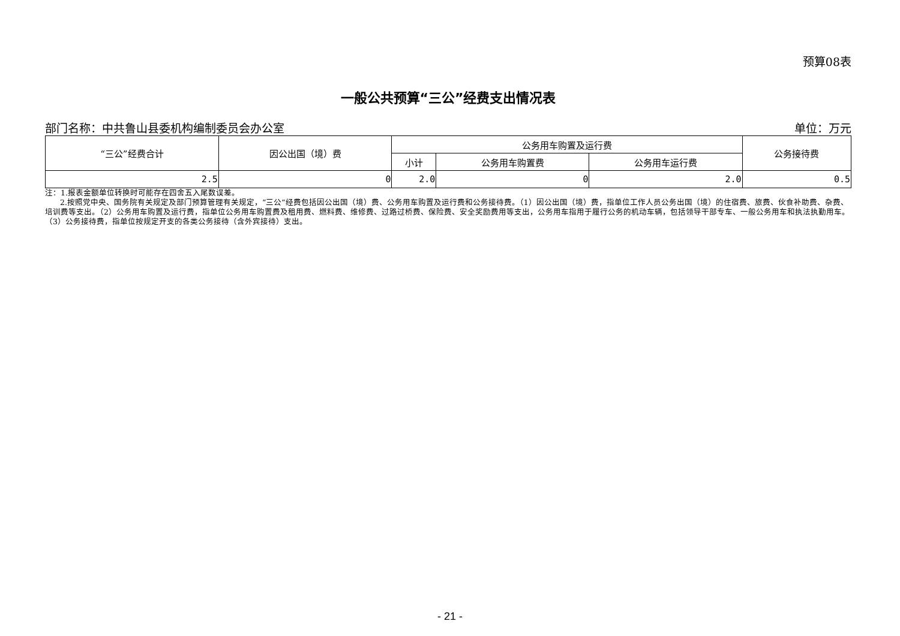预算08表
一般公共预算“三公”经费支出情况表
部门名称：中共鲁山县委机构编制委员会办公室 单位：万元
| “三公”经费合计 | 因公出国（境）费 | 公务用车购置及运行费 | | | 公务接待费 |
| --- | --- | --- | --- | --- | --- |
| | | 小计 | 公务用车购置费 | 公务用车运行费 | |
| 2.5 | 0 | 2.0 | 0 | 2.0 | 0.5 |
注：1.报表金额单位转换时可能存在四舍五入尾数误差。
  2.按照党中央、国务院有关规定及部门预算管理有关规定，“三公”经费包括因公出国（境）费、公务用车购置及运行费和公务接待费。（1）因公出国（境）费，指单位工作人员公务出国（境）的住宿费、旅费、伙食补助费、杂费、培训费等支出。（2）公务用车购置及运行费，指单位公务用车购置费及租用费、燃料费、维修费、过路过桥费、保险费、安全奖励费用等支出，公务用车指用于履行公务的机动车辆，包括领导干部专车、一般公务用车和执法执勤用车。（3）公务接待费，指单位按规定开支的各类公务接待（含外宾接待）支出。
- 21 -